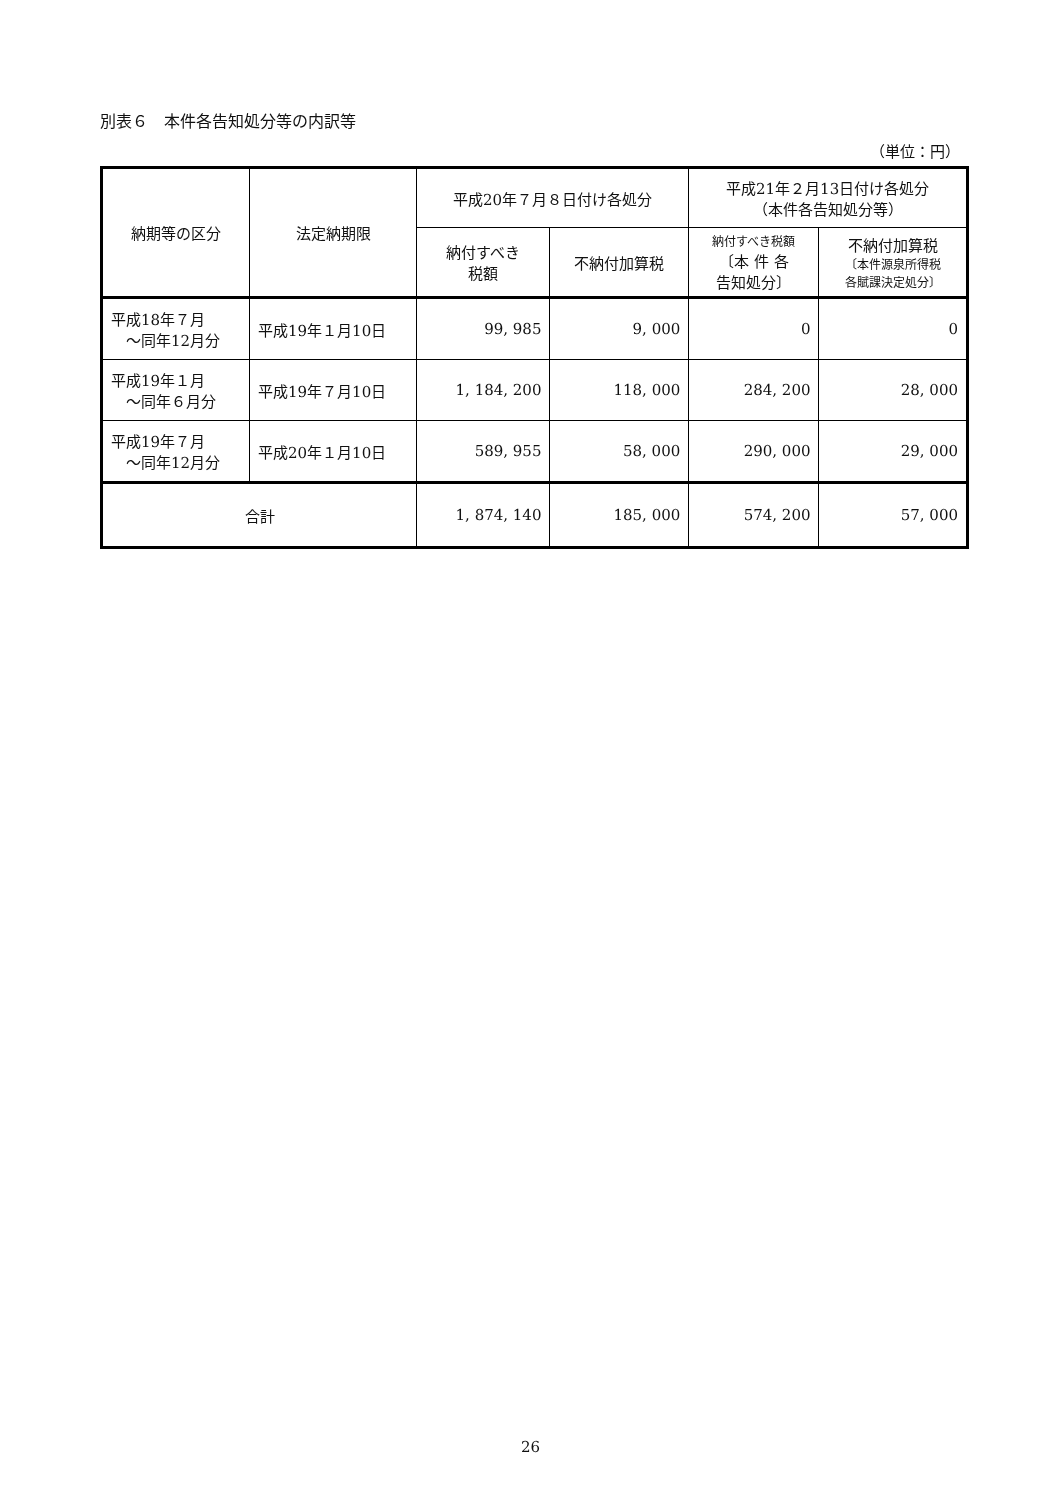別表６　本件各告知処分等の内訳等
（単位：円）
| 納期等の区分 | 法定納期限 | 平成20年７月８日付け各処分 | | 平成21年２月13日付け各処分 （本件各告知処分等） | |
| --- | --- | --- | --- | --- | --- |
| | | 納付すべき 税額 | 不納付加算税 | 納付すべき税額 〔本 件 各 告知処分〕 | 不納付加算税 〔本件源泉所得税 各賦課決定処分〕 |
| 平成18年７月 ～同年12月分 | 平成19年１月10日 | 99, 985 | 9, 000 | 0 | 0 |
| 平成19年１月 ～同年６月分 | 平成19年７月10日 | 1, 184, 200 | 118, 000 | 284, 200 | 28, 000 |
| 平成19年７月 ～同年12月分 | 平成20年１月10日 | 589, 955 | 58, 000 | 290, 000 | 29, 000 |
| 合計 | | 1, 874, 140 | 185, 000 | 574, 200 | 57, 000 |
26